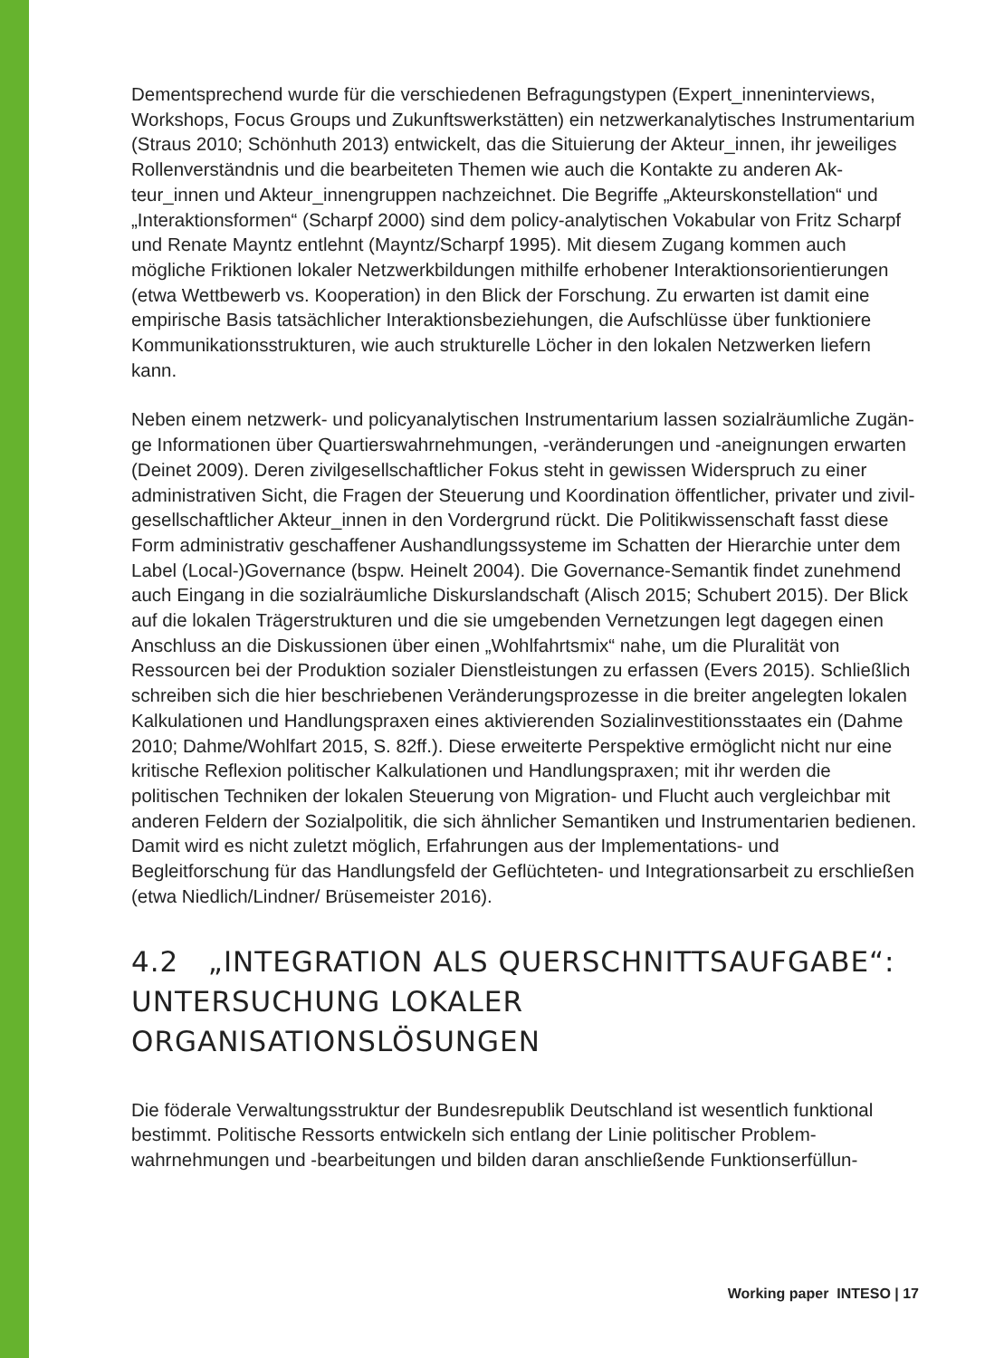Dementsprechend wurde für die verschiedenen Befragungstypen (Expert_inneninter­views, Workshops, Focus Groups und Zukunftswerkstätten) ein netzwerkanalytisches Instrumentarium (Straus 2010; Schönhuth 2013) entwickelt, das die Situierung der Akteur_innen, ihr jeweiliges Rollenverständnis und die bearbeiteten Themen wie auch die Kontakte zu anderen Ak-teur_innen und Akteur_innengruppen nachzeichnet. Die Begriffe „Akteurskonstellation“ und „Interaktionsformen“ (Scharpf 2000) sind dem policy-analyti­schen Vokabular von Fritz Scharpf und Renate Mayntz entlehnt (Mayntz/Scharpf 1995). Mit diesem Zugang kommen auch mögliche Friktionen lokaler Netzwerkbildungen mithilfe erhobener Interaktionsorientierungen (etwa Wettbewerb vs. Kooperation) in den Blick der Forschung. Zu erwarten ist damit eine empirische Basis tatsächlicher Interaktionsbezie­hungen, die Aufschlüsse über funktioniere Kommunikationsstrukturen, wie auch struktu­relle Löcher in den lokalen Netzwerken liefern kann.
Neben einem netzwerk- und policyanalytischen Instrumentarium lassen sozialräumliche Zugän-ge Informationen über Quartierswahrnehmungen, -veränderungen und -aneignungen erwarten (Deinet 2009). Deren zivilgesellschaftlicher Fokus steht in gewissen Widerspruch zu einer administrativen Sicht, die Fragen der Steuerung und Koordination öffentlicher, privater und zivil-gesellschaftlicher Akteur_innen in den Vorder­grund rückt. Die Politikwissenschaft fasst diese Form administrativ geschaffener Aus­handlungssysteme im Schatten der Hierarchie unter dem Label (Local-)Governance (bspw. Heinelt 2004). Die Governance-Semantik findet zunehmend auch Eingang in die sozialräumliche Diskurslandschaft (Alisch 2015; Schubert 2015). Der Blick auf die lokalen Trägerstrukturen und die sie umgebenden Vernetzungen legt dagegen einen Anschluss an die Diskussionen über einen „Wohlfahrtsmix“ nahe, um die Pluralität von Ressourcen bei der Produktion sozialer Dienstleistungen zu erfassen (Evers 2015). Schließlich schreiben sich die hier beschriebenen Veränderungsprozesse in die breiter angelegten lokalen Kalkulationen und Handlungspraxen eines aktivierenden Sozialinvestitionsstaates ein (Dahme 2010; Dahme/Wohlfart 2015, S. 82ff.). Diese erweiterte Perspektive ermöglicht nicht nur eine kritische Reflexion politischer Kalkulationen und Handlungs­praxen; mit ihr werden die politischen Techniken der lokalen Steuerung von Migration- und Flucht auch vergleichbar mit anderen Feldern der Sozialpolitik, die sich ähnlicher Semantiken und Instrumentarien bedienen. Damit wird es nicht zuletzt möglich, Erfahrungen aus der Implementations- und Begleitforschung für das Handlungsfeld der Geflüchteten- und Integrationsarbeit zu erschließen (etwa Niedlich/Lindner/ Brüsemeister 2016).
4.2 „INTEGRATION ALS QUERSCHNITTSAUFGABE“: UNTERSUCHUNG LOKALER ORGANISATIONSLÖSUNGEN
Die föderale Verwaltungsstruktur der Bundesrepublik Deutschland ist wesentlich funktio­nal bestimmt. Politische Ressorts entwickeln sich entlang der Linie politischer Problem­wahrnehmungen und -bearbeitungen und bilden daran anschließende Funktionserfüllun-
Working paper INTESO | 17